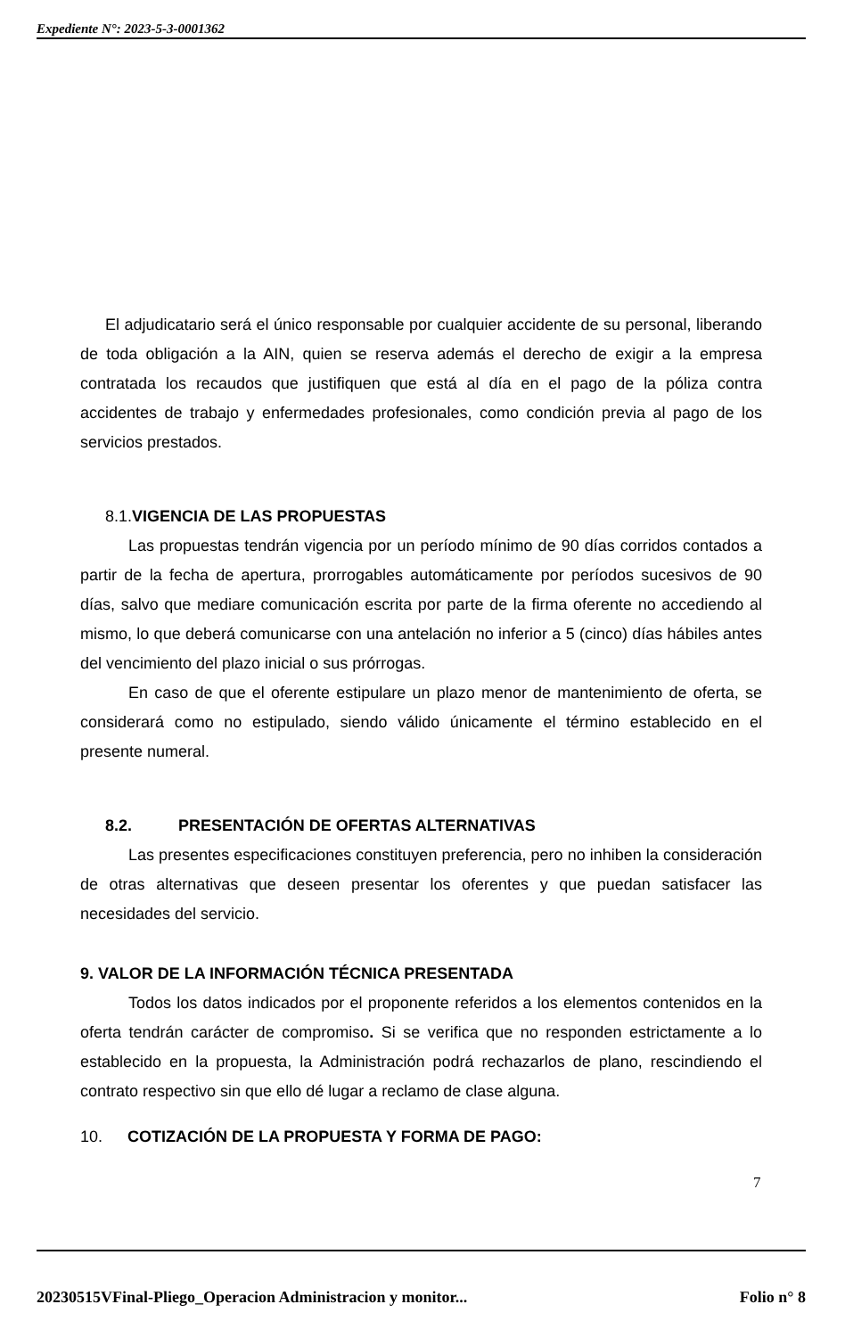Expediente N°: 2023-5-3-0001362
El adjudicatario será el único responsable por cualquier accidente de su personal, liberando de toda obligación a la AIN, quien se reserva además el derecho de exigir a la empresa contratada los recaudos que justifiquen que está al día en el pago de la póliza contra accidentes de trabajo y enfermedades profesionales, como condición previa al pago de los servicios prestados.
8.1. VIGENCIA DE LAS PROPUESTAS
Las propuestas tendrán vigencia por un período mínimo de 90 días corridos contados a partir de la fecha de apertura, prorrogables automáticamente por períodos sucesivos de 90 días, salvo que mediare comunicación escrita por parte de la firma oferente no accediendo al mismo, lo que deberá comunicarse con una antelación no inferior a 5 (cinco) días hábiles antes del vencimiento del plazo inicial o sus prórrogas.
En caso de que el oferente estipulare un plazo menor de mantenimiento de oferta, se considerará como no estipulado, siendo válido únicamente el término establecido en el presente numeral.
8.2. PRESENTACIÓN DE OFERTAS ALTERNATIVAS
Las presentes especificaciones constituyen preferencia, pero no inhiben la consideración de otras alternativas que deseen presentar los oferentes y que puedan satisfacer las necesidades del servicio.
9. VALOR DE LA INFORMACIÓN TÉCNICA PRESENTADA
Todos los datos indicados por el proponente referidos a los elementos contenidos en la oferta tendrán carácter de compromiso. Si se verifica que no responden estrictamente a lo establecido en la propuesta, la Administración podrá rechazarlos de plano, rescindiendo el contrato respectivo sin que ello dé lugar a reclamo de clase alguna.
10. COTIZACIÓN DE LA PROPUESTA Y FORMA DE PAGO:
7
20230515VFinal-Pliego_Operacion Administracion y monitor... Folio n° 8